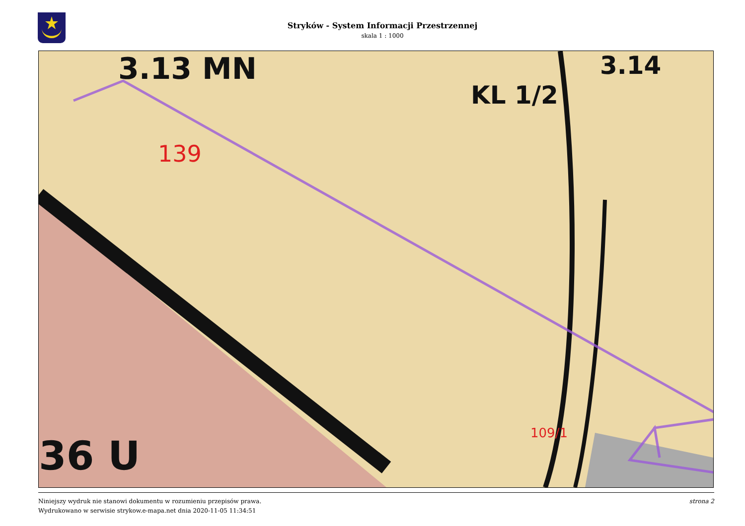Stryków - System Informacji Przestrzennej
skala 1 : 1000
3.13 MN 3.14
KL 1/2
36 U
139
109/1
Niniejszy wydruk nie stanowi dokumentu w rozumieniu przepisów prawa.
Wydrukowano w serwisie strykow.e-mapa.net dnia 2020-11-05 11:34:51
strona 2